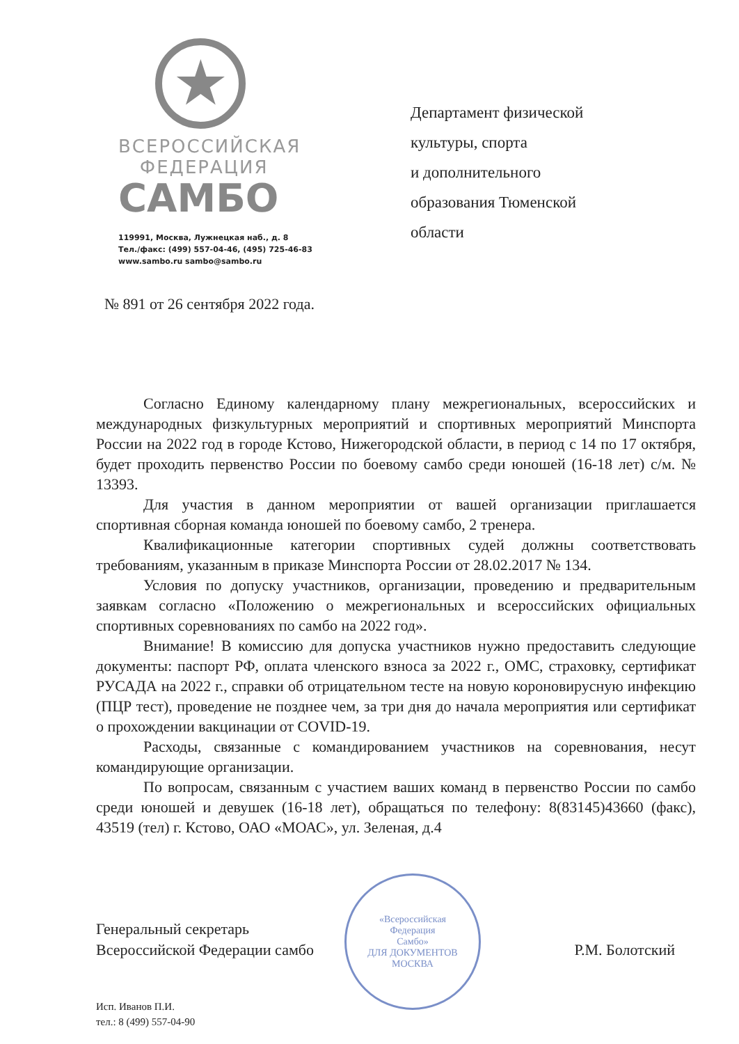★
ВСЕРОССИЙСКАЯ
ФЕДЕРАЦИЯ
САМБО
119991, Москва, Лужнецкая наб., д. 8
Тел./факс: (499) 557-04-46, (495) 725-46-83
www.sambo.ru sambo@sambo.ru
Департамент физической
культуры, спорта
и дополнительного
образования Тюменской
области
№ 891 от 26 сентября 2022 года.
Согласно Единому календарному плану межрегиональных, всероссийских и международных физкультурных мероприятий и спортивных мероприятий Минспорта России на 2022 год в городе Кстово, Нижегородской области, в период с 14 по 17 октября, будет проходить первенство России по боевому самбо среди юношей (16-18 лет) с/м. № 13393.
Для участия в данном мероприятии от вашей организации приглашается спортивная сборная команда юношей по боевому самбо, 2 тренера.
Квалификационные категории спортивных судей должны соответствовать требованиям, указанным в приказе Минспорта России от 28.02.2017 № 134.
Условия по допуску участников, организации, проведению и предварительным заявкам согласно «Положению о межрегиональных и всероссийских официальных спортивных соревнованиях по самбо на 2022 год».
Внимание! В комиссию для допуска участников нужно предоставить следующие документы: паспорт РФ, оплата членского взноса за 2022 г., ОМС, страховку, сертификат РУСАДА на 2022 г., справки об отрицательном тесте на новую короновирусную инфекцию (ПЦР тест), проведение не позднее чем, за три дня до начала мероприятия или сертификат о прохождении вакцинации от COVID-19.
Расходы, связанные с командированием участников на соревнования, несут командирующие организации.
По вопросам, связанным с участием ваших команд в первенство России по самбо среди юношей и девушек (16-18 лет), обращаться по телефону: 8(83145)43660 (факс), 43519 (тел) г. Кстово, ОАО «МОАС», ул. Зеленая, д.4
«Всероссийская
Федерация
Самбо»
ДЛЯ ДОКУМЕНТОВ
МОСКВА
Генеральный секретарь
Всероссийской Федерации самбо
Р.М. Болотский
Исп. Иванов П.И.
тел.: 8 (499) 557-04-90